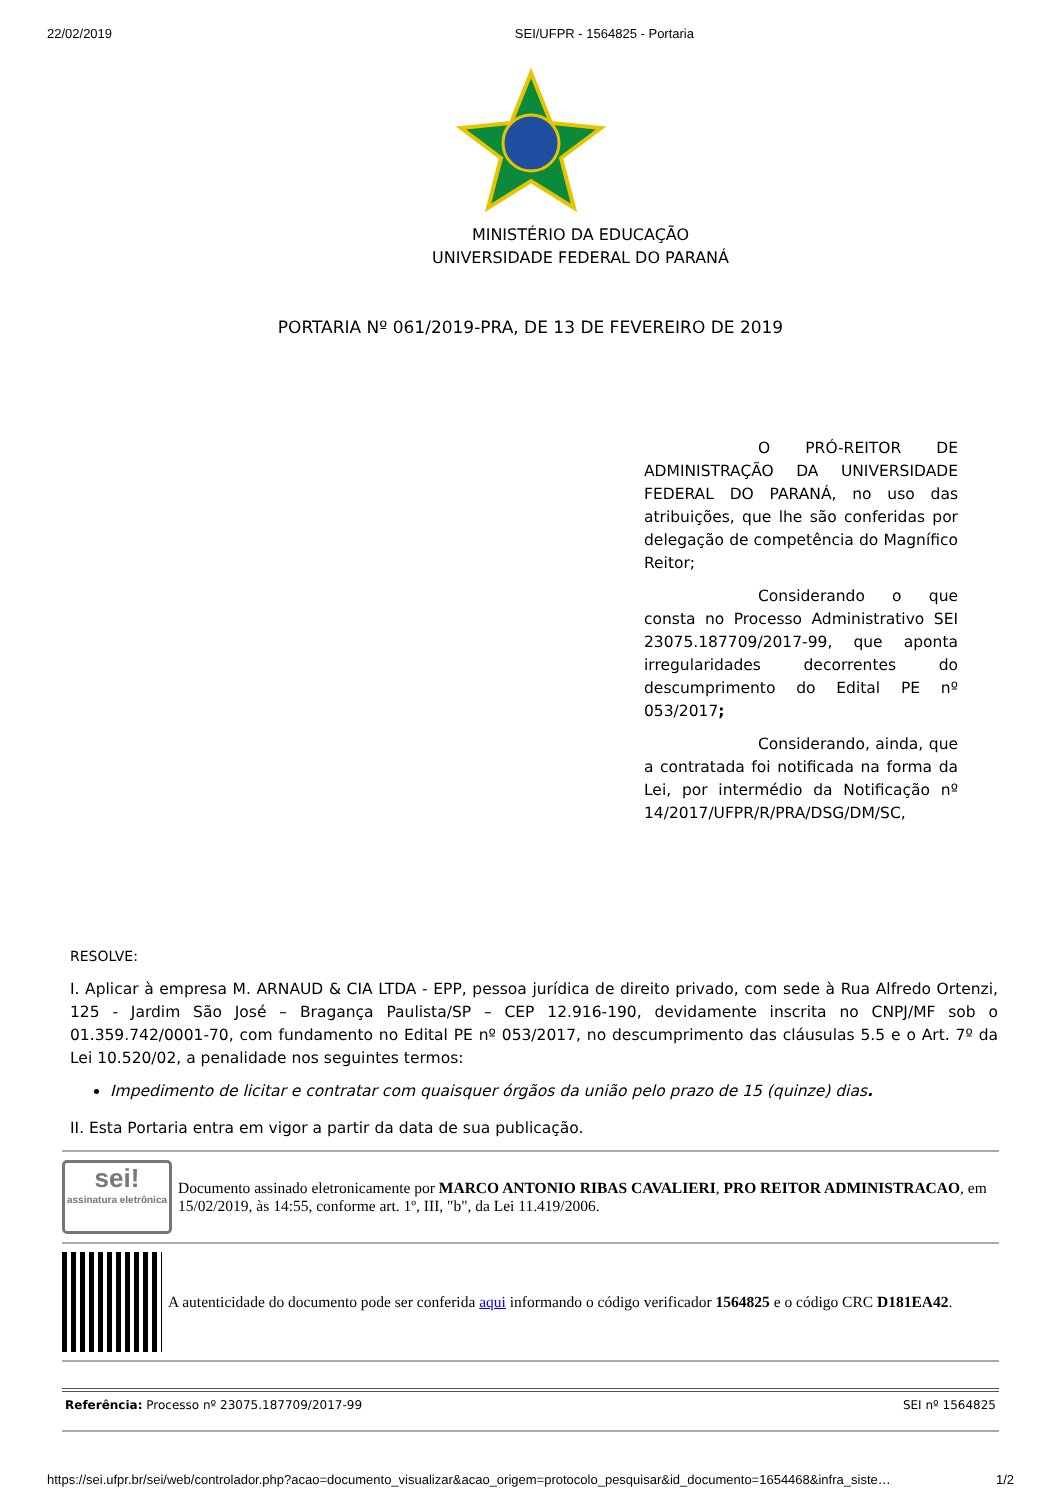22/02/2019 SEI/UFPR - 1564825 - Portaria
MINISTÉRIO DA EDUCAÇÃO
UNIVERSIDADE FEDERAL DO PARANÁ
PORTARIA Nº 061/2019-PRA, DE 13 DE FEVEREIRO DE 2019
O PRÓ-REITOR DE ADMINISTRAÇÃO DA UNIVERSIDADE FEDERAL DO PARANÁ, no uso das atribuições, que lhe são conferidas por delegação de competência do Magnífico Reitor;
Considerando o que consta no Processo Administrativo SEI 23075.187709/2017-99, que aponta irregularidades decorrentes do descumprimento do Edital PE nº 053/2017;
Considerando, ainda, que a contratada foi notificada na forma da Lei, por intermédio da Notificação nº 14/2017/UFPR/R/PRA/DSG/DM/SC,
RESOLVE:
I. Aplicar à empresa M. ARNAUD & CIA LTDA - EPP, pessoa jurídica de direito privado, com sede à Rua Alfredo Ortenzi, 125 - Jardim São José – Bragança Paulista/SP – CEP 12.916-190, devidamente inscrita no CNPJ/MF sob o 01.359.742/0001-70, com fundamento no Edital PE nº 053/2017, no descumprimento das cláusulas 5.5 e o Art. 7º da Lei 10.520/02, a penalidade nos seguintes termos:
Impedimento de licitar e contratar com quaisquer órgãos da união pelo prazo de 15 (quinze) dias.
II. Esta Portaria entra em vigor a partir da data de sua publicação.
sei!
assinatura eletrônica
Documento assinado eletronicamente por MARCO ANTONIO RIBAS CAVALIERI, PRO REITOR ADMINISTRACAO, em 15/02/2019, às 14:55, conforme art. 1º, III, "b", da Lei 11.419/2006.
A autenticidade do documento pode ser conferida aqui informando o código verificador 1564825 e o código CRC D181EA42.
Referência: Processo nº 23075.187709/2017-99 SEI nº 1564825
https://sei.ufpr.br/sei/web/controlador.php?acao=documento_visualizar&acao_origem=protocolo_pesquisar&id_documento=1654468&infra_siste… 1/2